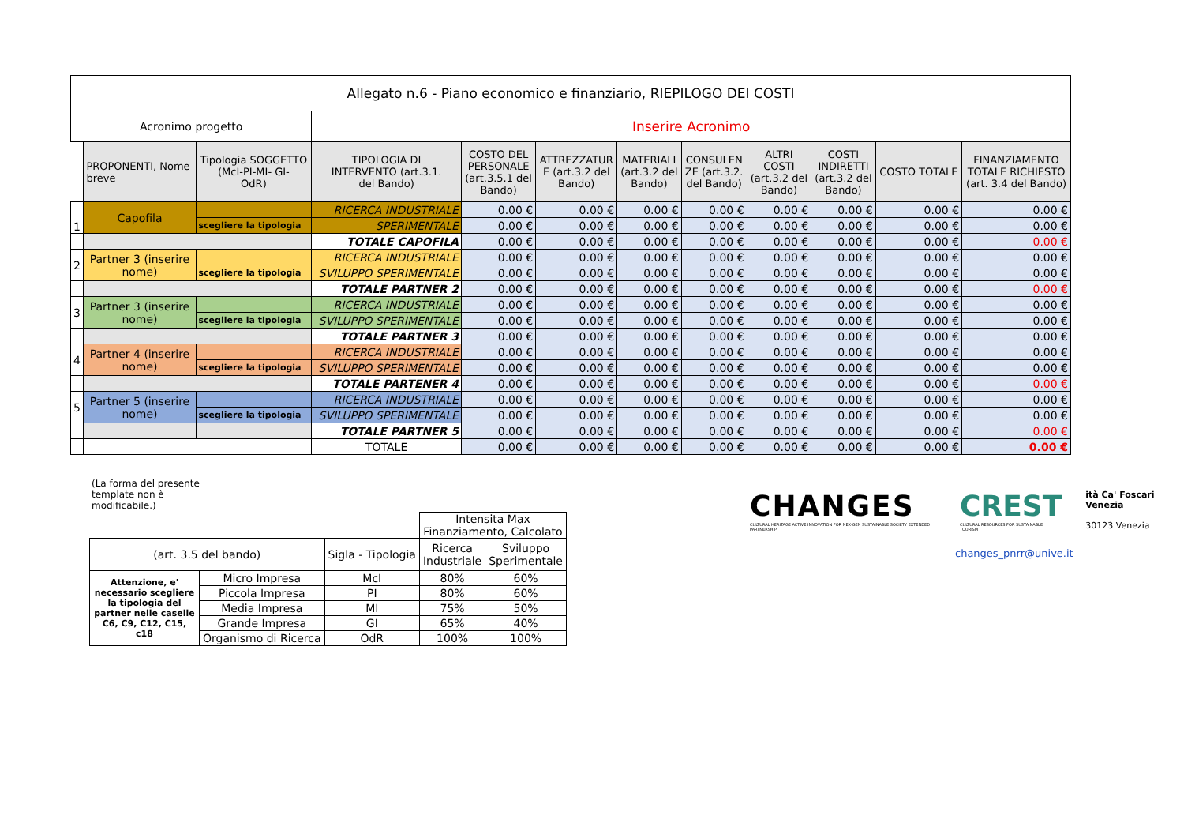| Allegato n.6 - Piano economico e finanziario, RIEPILOGO DEI COSTI | | | | | | | | | | | |
| --- | --- | --- | --- | --- | --- | --- | --- | --- | --- | --- | --- |
| Acronimo progetto | | | Inserire Acronimo | | | | | | | | |
| | PROPONENTI, Nome breve | Tipologia SOGGETTO (McI-PI-MI- GI- OdR) | TIPOLOGIA DI INTERVENTO (art.3.1. del Bando) | COSTO DEL PERSONALE (art.3.5.1 del Bando) | ATTREZZATUR E (art.3.2 del Bando) | MATERIALI (art.3.2 del Bando) | CONSULEN ZE (art.3.2. del Bando) | ALTRI COSTI (art.3.2 del Bando) | COSTI INDIRETTI (art.3.2 del Bando) | COSTO TOTALE | FINANZIAMENTO TOTALE RICHIESTO (art. 3.4 del Bando) |
| 1 | Capofila | | RICERCA INDUSTRIALE | 0.00 € | 0.00 € | 0.00 € | 0.00 € | 0.00 € | 0.00 € | 0.00 € | 0.00 € |
| | | scegliere la tipologia | SPERIMENTALE | 0.00 € | 0.00 € | 0.00 € | 0.00 € | 0.00 € | 0.00 € | 0.00 € | 0.00 € |
| | | | TOTALE CAPOFILA | 0.00 € | 0.00 € | 0.00 € | 0.00 € | 0.00 € | 0.00 € | 0.00 € | 0.00 € |
| 2 | Partner 3 (inserire nome) | | RICERCA INDUSTRIALE | 0.00 € | 0.00 € | 0.00 € | 0.00 € | 0.00 € | 0.00 € | 0.00 € | 0.00 € |
| | | scegliere la tipologia | SVILUPPO SPERIMENTALE | 0.00 € | 0.00 € | 0.00 € | 0.00 € | 0.00 € | 0.00 € | 0.00 € | 0.00 € |
| | | | TOTALE PARTNER 2 | 0.00 € | 0.00 € | 0.00 € | 0.00 € | 0.00 € | 0.00 € | 0.00 € | 0.00 € |
| 3 | Partner 3 (inserire nome) | | RICERCA INDUSTRIALE | 0.00 € | 0.00 € | 0.00 € | 0.00 € | 0.00 € | 0.00 € | 0.00 € | 0.00 € |
| | | scegliere la tipologia | SVILUPPO SPERIMENTALE | 0.00 € | 0.00 € | 0.00 € | 0.00 € | 0.00 € | 0.00 € | 0.00 € | 0.00 € |
| | | | TOTALE PARTNER 3 | 0.00 € | 0.00 € | 0.00 € | 0.00 € | 0.00 € | 0.00 € | 0.00 € | 0.00 € |
| 4 | Partner 4 (inserire nome) | | RICERCA INDUSTRIALE | 0.00 € | 0.00 € | 0.00 € | 0.00 € | 0.00 € | 0.00 € | 0.00 € | 0.00 € |
| | | scegliere la tipologia | SVILUPPO SPERIMENTALE | 0.00 € | 0.00 € | 0.00 € | 0.00 € | 0.00 € | 0.00 € | 0.00 € | 0.00 € |
| | | | TOTALE PARTENER 4 | 0.00 € | 0.00 € | 0.00 € | 0.00 € | 0.00 € | 0.00 € | 0.00 € | 0.00 € |
| 5 | Partner 5 (inserire nome) | | RICERCA INDUSTRIALE | 0.00 € | 0.00 € | 0.00 € | 0.00 € | 0.00 € | 0.00 € | 0.00 € | 0.00 € |
| | | scegliere la tipologia | SVILUPPO SPERIMENTALE | 0.00 € | 0.00 € | 0.00 € | 0.00 € | 0.00 € | 0.00 € | 0.00 € | 0.00 € |
| | | | TOTALE PARTNER 5 | 0.00 € | 0.00 € | 0.00 € | 0.00 € | 0.00 € | 0.00 € | 0.00 € | 0.00 € |
| | | | TOTALE | 0.00 € | 0.00 € | 0.00 € | 0.00 € | 0.00 € | 0.00 € | 0.00 € | 0.00 € |
(La forma del presente template non è modificabile.)
| | | | Intensita Max Finanziamento, Calcolato | |
| (art. 3.5 del bando) | | Sigla - Tipologia | Ricerca Industriale | Sviluppo Sperimentale |
| Attenzione, e' necessario scegliere la tipologia del partner nelle caselle C6, C9, C12, C15, c18 | Micro Impresa | McI | 80% | 60% |
| | Piccola Impresa | PI | 80% | 60% |
| | Media Impresa | MI | 75% | 50% |
| | Grande Impresa | GI | 65% | 40% |
| | Organismo di Ricerca | OdR | 100% | 100% |
CHANGES
CULTURAL HERITAGE ACTIVE INNOVATION FOR NEX-GEN SUSTAINABLE SOCIETY EXTENDED PARTNERSHIP
CREST
CULTURAL RESOURCES FOR SUSTAINABLE TOURISM
ità Ca' Foscari Venezia
30123 Venezia
changes_pnrr@unive.it